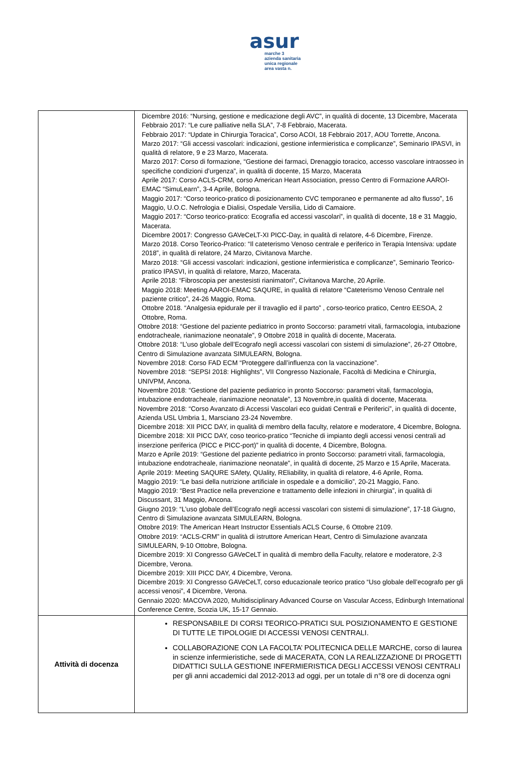asur
marche 3
azienda sanitaria unica regionale area vasta n.
| | Dicembre 2016: “Nursing, gestione e medicazione degli AVC”, in qualità di docente, 13 Dicembre, Macerata Febbraio 2017: “Le cure palliative nella SLA”, 7-8 Febbraio, Macerata. Febbraio 2017: “Update in Chirurgia Toracica”, Corso ACOI, 18 Febbraio 2017, AOU Torrette, Ancona. Marzo 2017: “Gli accessi vascolari: indicazioni, gestione infermieristica e complicanze”, Seminario IPASVI, in qualità di relatore, 9 e 23 Marzo, Macerata. Marzo 2017: Corso di formazione, “Gestione dei farmaci, Drenaggio toracico, accesso vascolare intraosseo in specifiche condizioni d’urgenza”, in qualità di docente, 15 Marzo, Macerata Aprile 2017: Corso ACLS-CRM, corso American Heart Association, presso Centro di Formazione AAROI-EMAC “SimuLearn”, 3-4 Aprile, Bologna. Maggio 2017: “Corso teorico-pratico di posizionamento CVC temporaneo e permanente ad alto flusso”, 16 Maggio, U.O.C. Nefrologia e Dialisi, Ospedale Versilia, Lido di Camaiore. Maggio 2017: “Corso teorico-pratico: Ecografia ed accessi vascolari”, in qualità di docente, 18 e 31 Maggio, Macerata. Dicembre 20017: Congresso GAVeCeLT-XI PICC-Day, in qualità di relatore, 4-6 Dicembre, Firenze. Marzo 2018. Corso Teorico-Pratico: “Il cateterismo Venoso centrale e periferico in Terapia Intensiva: update 2018”, in qualità di relatore, 24 Marzo, Civitanova Marche. Marzo 2018: “Gli accessi vascolari: indicazioni, gestione infermieristica e complicanze”, Seminario Teorico-pratico IPASVI, in qualità di relatore, Marzo, Macerata. Aprile 2018: “Fibroscopia per anestesisti rianimatori”, Civitanova Marche, 20 Aprile. Maggio 2018: Meeting AAROI-EMAC SAQURE, in qualità di relatore “Cateterismo Venoso Centrale nel paziente critico”, 24-26 Maggio, Roma. Ottobre 2018. “Analgesia epidurale per il travaglio ed il parto” , corso-teorico pratico, Centro EESOA, 2 Ottobre, Roma. Ottobre 2018: “Gestione del paziente pediatrico in pronto Soccorso: parametri vitali, farmacologia, intubazione endotracheale, rianimazione neonatale”, 9 Ottobre 2018 in qualità di docente, Macerata. Ottobre 2018: “L’uso globale dell’Ecografo negli accessi vascolari con sistemi di simulazione”, 26-27 Ottobre, Centro di Simulazione avanzata SIMULEARN, Bologna. Novembre 2018: Corso FAD ECM “Proteggere dall’influenza con la vaccinazione”. Novembre 2018: “SEPSI 2018: Highlights”, VII Congresso Nazionale, Facoltà di Medicina e Chirurgia, UNIVPM, Ancona. Novembre 2018: “Gestione del paziente pediatrico in pronto Soccorso: parametri vitali, farmacologia, intubazione endotracheale, rianimazione neonatale”, 13 Novembre,in qualità di docente, Macerata. Novembre 2018: “Corso Avanzato di Accessi Vascolari eco guidati Centrali e Periferici”, in qualità di docente, Azienda USL Umbria 1, Marsciano 23-24 Novembre. Dicembre 2018: XII PICC DAY, in qualità di membro della faculty, relatore e moderatore, 4 Dicembre, Bologna. Dicembre 2018: XII PICC DAY, coso teorico-pratico “Tecniche di impianto degli accessi venosi centrali ad inserzione periferica (PICC e PICC-port)” in qualità di docente, 4 Dicembre, Bologna. Marzo e Aprile 2019: “Gestione del paziente pediatrico in pronto Soccorso: parametri vitali, farmacologia, intubazione endotracheale, rianimazione neonatale”, in qualità di docente, 25 Marzo e 15 Aprile, Macerata. Aprile 2019: Meeting SAQURE SAfety, QUality, REliability, in qualità di relatore, 4-6 Aprile, Roma. Maggio 2019: “Le basi della nutrizione artificiale in ospedale e a domicilio”, 20-21 Maggio, Fano. Maggio 2019: “Best Practice nella prevenzione e trattamento delle infezioni in chirurgia”, in qualità di Discussant, 31 Maggio, Ancona. Giugno 2019: “L’uso globale dell’Ecografo negli accessi vascolari con sistemi di simulazione”, 17-18 Giugno, Centro di Simulazione avanzata SIMULEARN, Bologna. Ottobre 2019: The American Heart Instructor Essentials ACLS Course, 6 Ottobre 2109. Ottobre 2019: “ACLS-CRM” in qualità di istruttore American Heart, Centro di Simulazione avanzata SIMULEARN, 9-10 Ottobre, Bologna. Dicembre 2019: XI Congresso GAVeCeLT in qualità di membro della Faculty, relatore e moderatore, 2-3 Dicembre, Verona. Dicembre 2019: XIII PICC DAY, 4 Dicembre, Verona. Dicembre 2019: XI Congresso GAVeCeLT, corso educazionale teorico pratico “Uso globale dell’ecografo per gli accessi venosi”, 4 Dicembre, Verona. Gennaio 2020: MACOVA 2020, Multidisciplinary Advanced Course on Vascular Access, Edinburgh International Conference Centre, Scozia UK, 15-17 Gennaio. |
| Attività di docenza | RESPONSABILE DI CORSI TEORICO-PRATICI SUL POSIZIONAMENTO E GESTIONE DI TUTTE LE TIPOLOGIE DI ACCESSI VENOSI CENTRALI. COLLABORAZIONE CON LA FACOLTA’ POLITECNICA DELLE MARCHE, corso di laurea in scienze infermieristiche, sede di MACERATA, CON LA REALIZZAZIONE DI PROGETTI DIDATTICI SULLA GESTIONE INFERMIERISTICA DEGLI ACCESSI VENOSI CENTRALI per gli anni accademici dal 2012-2013 ad oggi, per un totale di n°8 ore di docenza ogni |